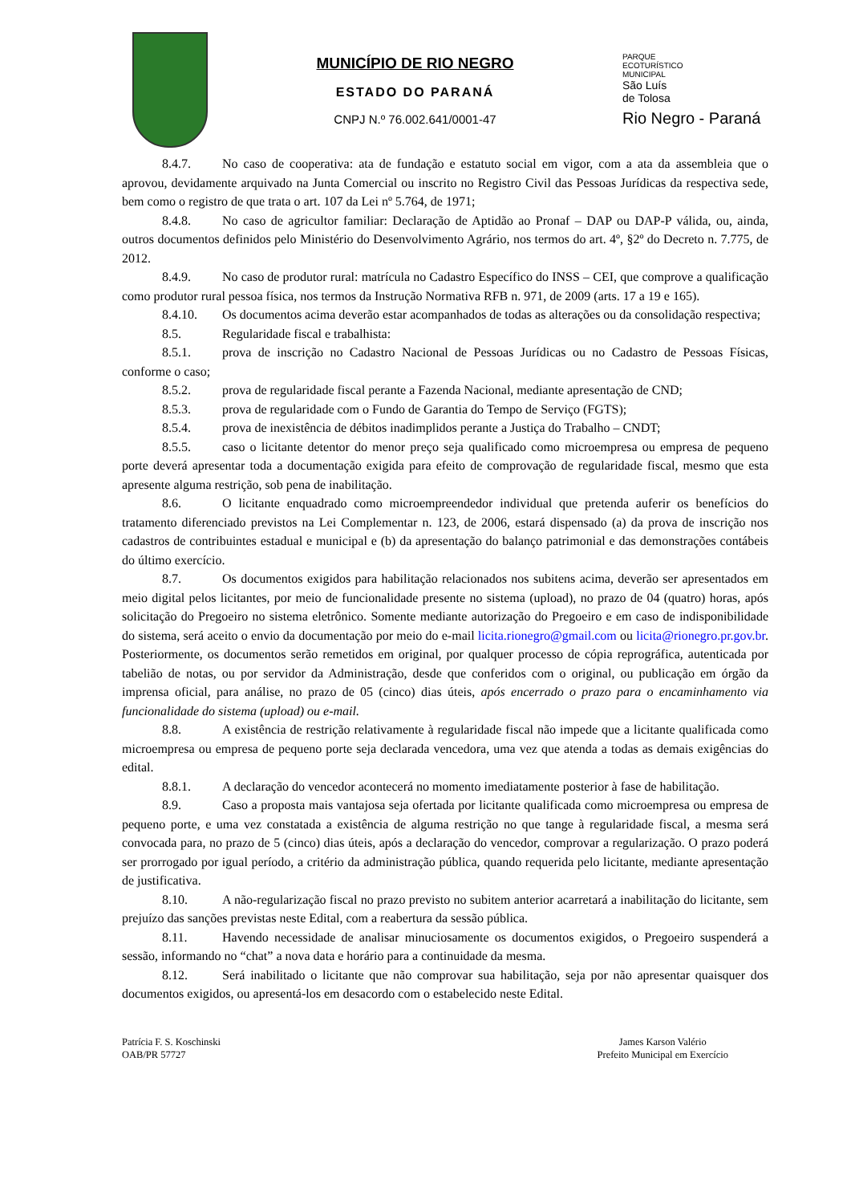MUNICÍPIO DE RIO NEGRO
ESTADO DO PARANÁ
CNPJ N.º 76.002.641/0001-47
PARQUE
ECOTURÍSTICO
MUNICIPAL
São Luís
de Tolosa
Rio Negro - Paraná
8.4.7. No caso de cooperativa: ata de fundação e estatuto social em vigor, com a ata da assembleia que o aprovou, devidamente arquivado na Junta Comercial ou inscrito no Registro Civil das Pessoas Jurídicas da respectiva sede, bem como o registro de que trata o art. 107 da Lei nº 5.764, de 1971;
8.4.8. No caso de agricultor familiar: Declaração de Aptidão ao Pronaf – DAP ou DAP-P válida, ou, ainda, outros documentos definidos pelo Ministério do Desenvolvimento Agrário, nos termos do art. 4º, §2º do Decreto n. 7.775, de 2012.
8.4.9. No caso de produtor rural: matrícula no Cadastro Específico do INSS – CEI, que comprove a qualificação como produtor rural pessoa física, nos termos da Instrução Normativa RFB n. 971, de 2009 (arts. 17 a 19 e 165).
8.4.10. Os documentos acima deverão estar acompanhados de todas as alterações ou da consolidação respectiva;
8.5. Regularidade fiscal e trabalhista:
8.5.1. prova de inscrição no Cadastro Nacional de Pessoas Jurídicas ou no Cadastro de Pessoas Físicas, conforme o caso;
8.5.2. prova de regularidade fiscal perante a Fazenda Nacional, mediante apresentação de CND;
8.5.3. prova de regularidade com o Fundo de Garantia do Tempo de Serviço (FGTS);
8.5.4. prova de inexistência de débitos inadimplidos perante a Justiça do Trabalho – CNDT;
8.5.5. caso o licitante detentor do menor preço seja qualificado como microempresa ou empresa de pequeno porte deverá apresentar toda a documentação exigida para efeito de comprovação de regularidade fiscal, mesmo que esta apresente alguma restrição, sob pena de inabilitação.
8.6. O licitante enquadrado como microempreendedor individual que pretenda auferir os benefícios do tratamento diferenciado previstos na Lei Complementar n. 123, de 2006, estará dispensado (a) da prova de inscrição nos cadastros de contribuintes estadual e municipal e (b) da apresentação do balanço patrimonial e das demonstrações contábeis do último exercício.
8.7. Os documentos exigidos para habilitação relacionados nos subitens acima, deverão ser apresentados em meio digital pelos licitantes, por meio de funcionalidade presente no sistema (upload), no prazo de 04 (quatro) horas, após solicitação do Pregoeiro no sistema eletrônico. Somente mediante autorização do Pregoeiro e em caso de indisponibilidade do sistema, será aceito o envio da documentação por meio do e-mail licita.rionegro@gmail.com ou licita@rionegro.pr.gov.br. Posteriormente, os documentos serão remetidos em original, por qualquer processo de cópia reprográfica, autenticada por tabelião de notas, ou por servidor da Administração, desde que conferidos com o original, ou publicação em órgão da imprensa oficial, para análise, no prazo de 05 (cinco) dias úteis, após encerrado o prazo para o encaminhamento via funcionalidade do sistema (upload) ou e-mail.
8.8. A existência de restrição relativamente à regularidade fiscal não impede que a licitante qualificada como microempresa ou empresa de pequeno porte seja declarada vencedora, uma vez que atenda a todas as demais exigências do edital.
8.8.1. A declaração do vencedor acontecerá no momento imediatamente posterior à fase de habilitação.
8.9. Caso a proposta mais vantajosa seja ofertada por licitante qualificada como microempresa ou empresa de pequeno porte, e uma vez constatada a existência de alguma restrição no que tange à regularidade fiscal, a mesma será convocada para, no prazo de 5 (cinco) dias úteis, após a declaração do vencedor, comprovar a regularização. O prazo poderá ser prorrogado por igual período, a critério da administração pública, quando requerida pelo licitante, mediante apresentação de justificativa.
8.10. A não-regularização fiscal no prazo previsto no subitem anterior acarretará a inabilitação do licitante, sem prejuízo das sanções previstas neste Edital, com a reabertura da sessão pública.
8.11. Havendo necessidade de analisar minuciosamente os documentos exigidos, o Pregoeiro suspenderá a sessão, informando no “chat” a nova data e horário para a continuidade da mesma.
8.12. Será inabilitado o licitante que não comprovar sua habilitação, seja por não apresentar quaisquer dos documentos exigidos, ou apresentá-los em desacordo com o estabelecido neste Edital.
Patrícia F. S. Koschinski
OAB/PR 57727
James Karson Valério
Prefeito Municipal em Exercício